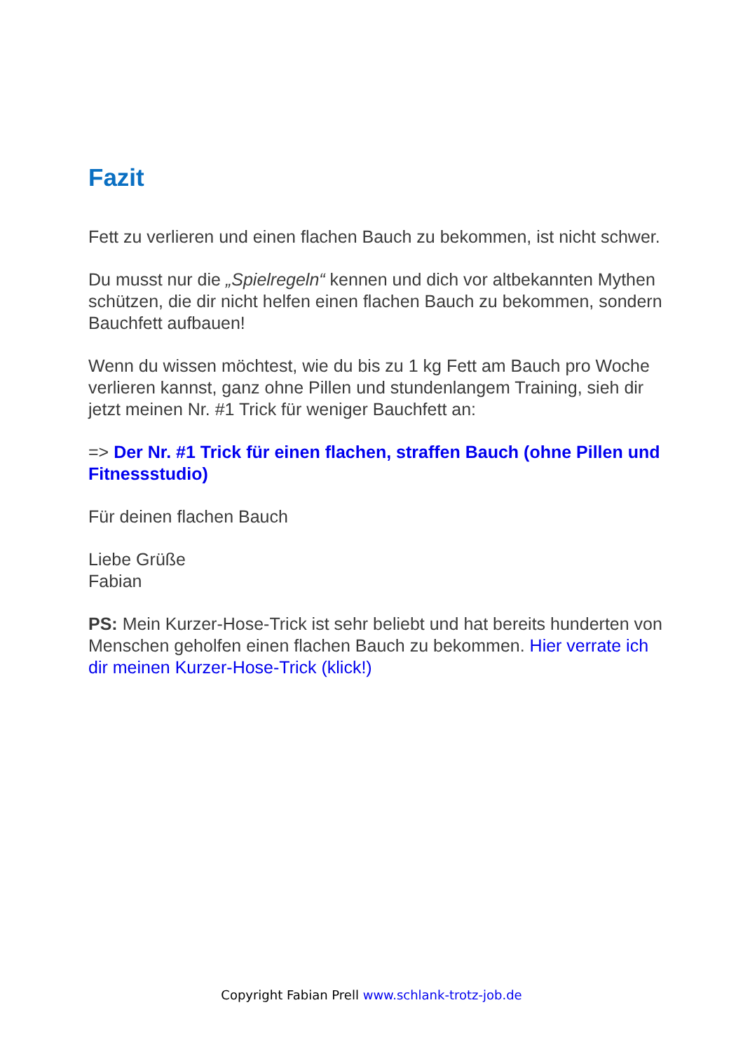Fazit
Fett zu verlieren und einen flachen Bauch zu bekommen, ist nicht schwer.
Du musst nur die „Spielregeln“ kennen und dich vor altbekannten Mythen schützen, die dir nicht helfen einen flachen Bauch zu bekommen, sondern Bauchfett aufbauen!
Wenn du wissen möchtest, wie du bis zu 1 kg Fett am Bauch pro Woche verlieren kannst, ganz ohne Pillen und stundenlangem Training, sieh dir jetzt meinen Nr. #1 Trick für weniger Bauchfett an:
=> Der Nr. #1 Trick für einen flachen, straffen Bauch (ohne Pillen und Fitnessstudio)
Für deinen flachen Bauch
Liebe Grüße
Fabian
PS: Mein Kurzer-Hose-Trick ist sehr beliebt und hat bereits hunderten von Menschen geholfen einen flachen Bauch zu bekommen. Hier verrate ich dir meinen Kurzer-Hose-Trick (klick!)
Copyright Fabian Prell www.schlank-trotz-job.de